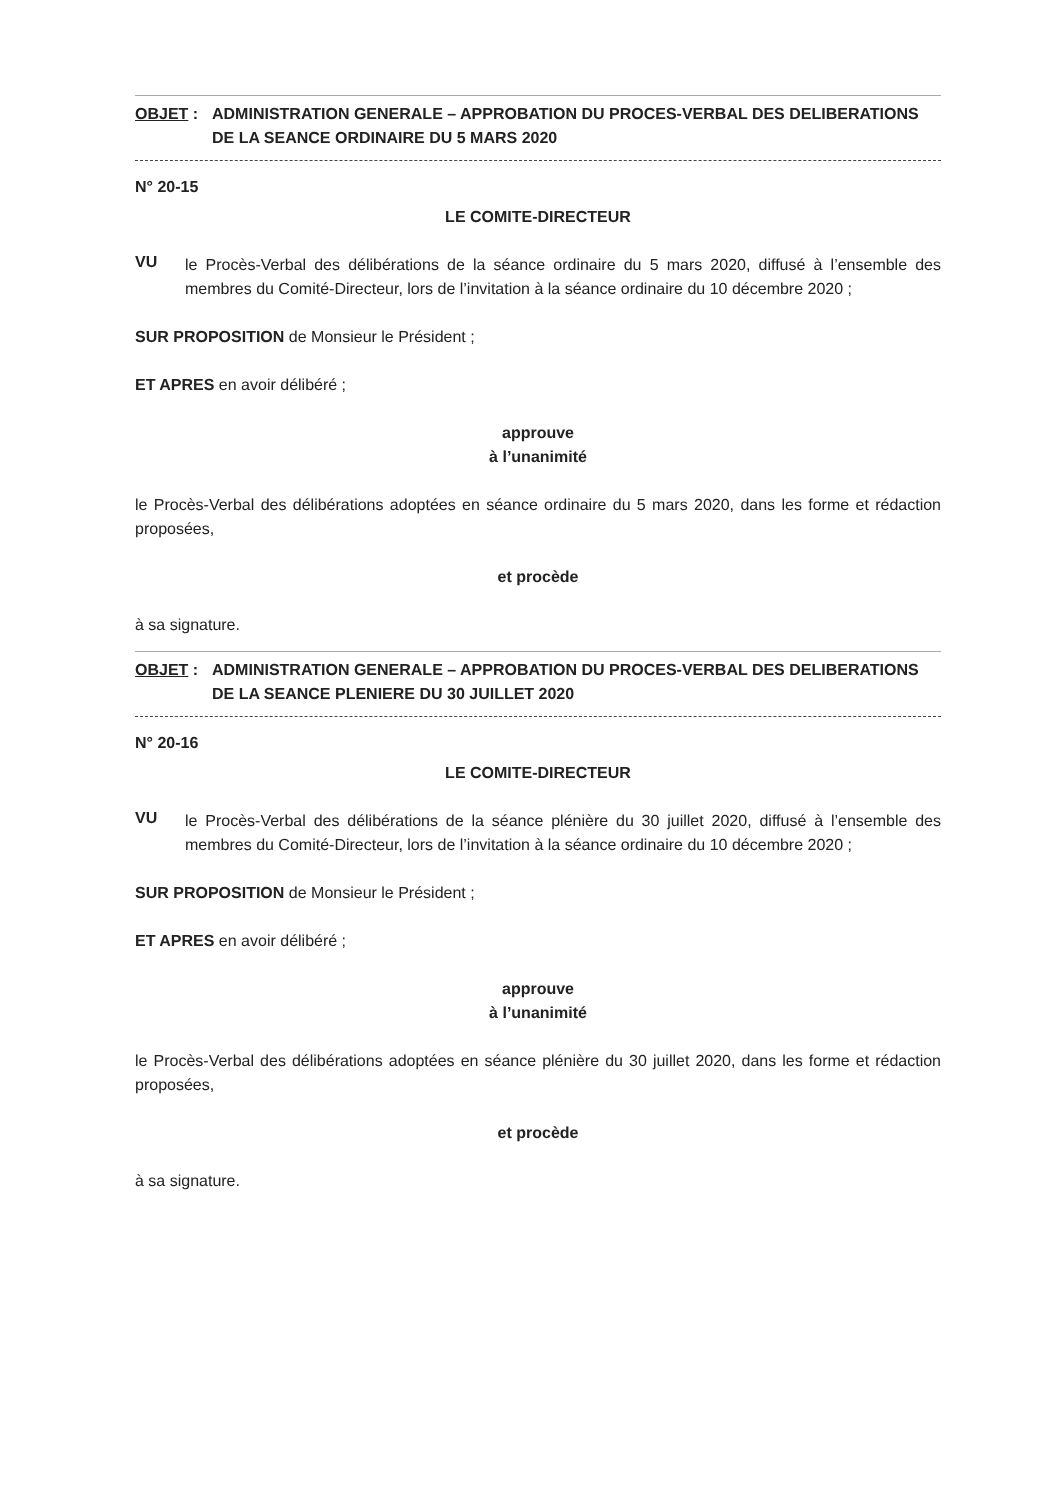OBJET : ADMINISTRATION GENERALE – APPROBATION DU PROCES-VERBAL DES DELIBERATIONS DE LA SEANCE ORDINAIRE DU 5 MARS 2020
N° 20-15
LE COMITE-DIRECTEUR
VU
le Procès-Verbal des délibérations de la séance ordinaire du 5 mars 2020, diffusé à l’ensemble des membres du Comité-Directeur, lors de l’invitation à la séance ordinaire du 10 décembre 2020 ;
SUR PROPOSITION de Monsieur le Président ;
ET APRES en avoir délibéré ;
approuve
à l’unanimité
le Procès-Verbal des délibérations adoptées en séance ordinaire du 5 mars 2020, dans les forme et rédaction proposées,
et procède
à sa signature.
OBJET : ADMINISTRATION GENERALE – APPROBATION DU PROCES-VERBAL DES DELIBERATIONS DE LA SEANCE PLENIERE DU 30 JUILLET 2020
N° 20-16
LE COMITE-DIRECTEUR
VU
le Procès-Verbal des délibérations de la séance plénière du 30 juillet 2020, diffusé à l’ensemble des membres du Comité-Directeur, lors de l’invitation à la séance ordinaire du 10 décembre 2020 ;
SUR PROPOSITION de Monsieur le Président ;
ET APRES en avoir délibéré ;
approuve
à l’unanimité
le Procès-Verbal des délibérations adoptées en séance plénière du 30 juillet 2020, dans les forme et rédaction proposées,
et procède
à sa signature.